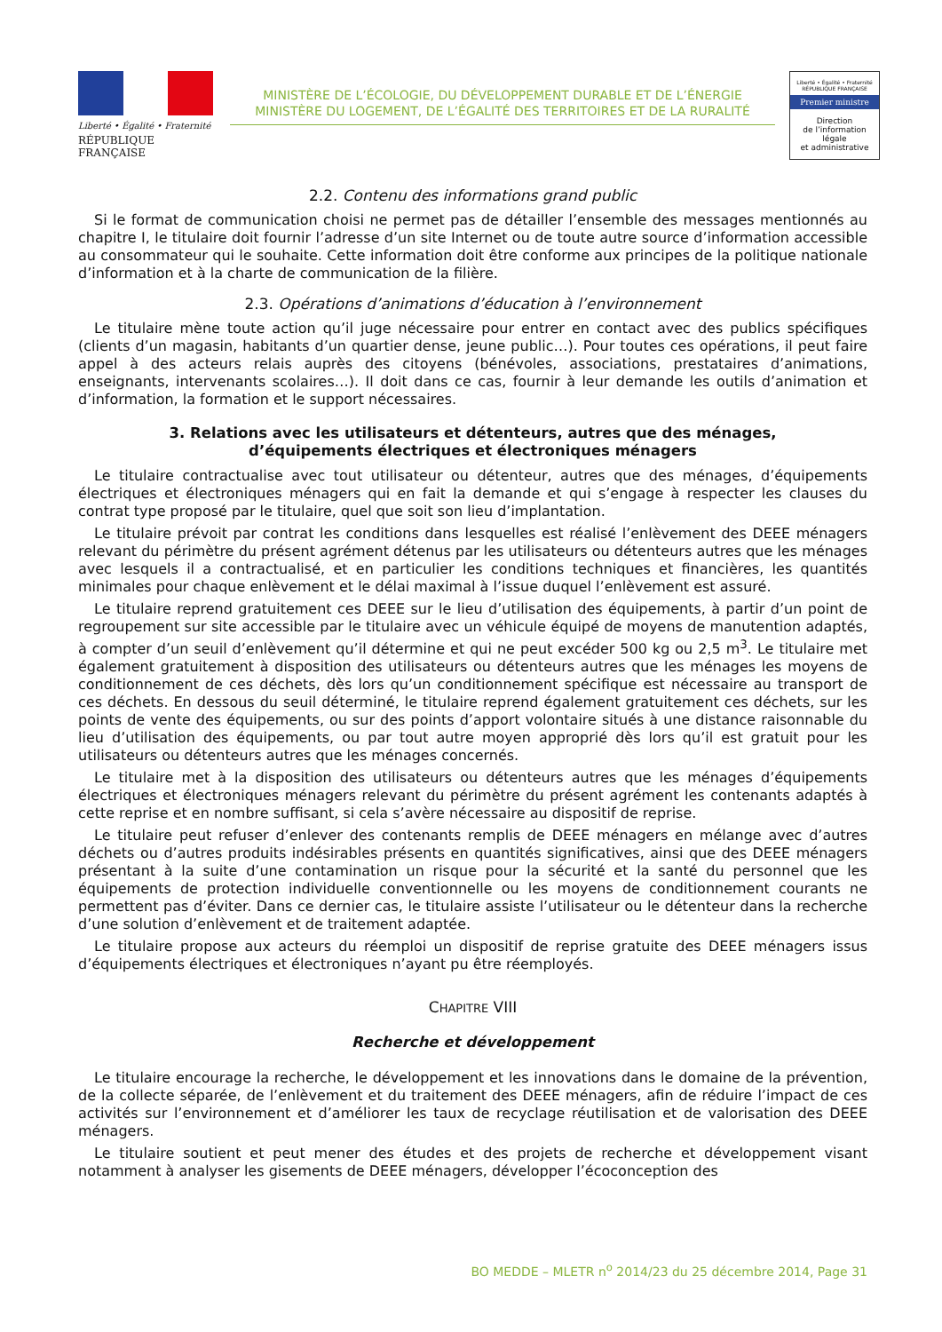Liberté • Égalité • Fraternité
RÉPUBLIQUE FRANÇAISE
MINISTÈRE DE L’ÉCOLOGIE, DU DÉVELOPPEMENT DURABLE ET DE L’ÉNERGIE
MINISTÈRE DU LOGEMENT, DE L’ÉGALITÉ DES TERRITOIRES ET DE LA RURALITÉ
Liberté • Égalité • Fraternité
RÉPUBLIQUE FRANÇAISE
Premier ministre
Direction
de l’information
légale
et administrative
2.2. Contenu des informations grand public
Si le format de communication choisi ne permet pas de détailler l’ensemble des messages mentionnés au chapitre I, le titulaire doit fournir l’adresse d’un site Internet ou de toute autre source d’information accessible au consommateur qui le souhaite. Cette information doit être conforme aux principes de la politique nationale d’information et à la charte de communication de la filière.
2.3. Opérations d’animations d’éducation à l’environnement
Le titulaire mène toute action qu’il juge nécessaire pour entrer en contact avec des publics spécifiques (clients d’un magasin, habitants d’un quartier dense, jeune public…). Pour toutes ces opérations, il peut faire appel à des acteurs relais auprès des citoyens (bénévoles, associations, prestataires d’animations, enseignants, intervenants scolaires…). Il doit dans ce cas, fournir à leur demande les outils d’animation et d’information, la formation et le support nécessaires.
3. Relations avec les utilisateurs et détenteurs, autres que des ménages,
d’équipements électriques et électroniques ménagers
Le titulaire contractualise avec tout utilisateur ou détenteur, autres que des ménages, d’équipements électriques et électroniques ménagers qui en fait la demande et qui s’engage à respecter les clauses du contrat type proposé par le titulaire, quel que soit son lieu d’implantation.
Le titulaire prévoit par contrat les conditions dans lesquelles est réalisé l’enlèvement des DEEE ménagers relevant du périmètre du présent agrément détenus par les utilisateurs ou détenteurs autres que les ménages avec lesquels il a contractualisé, et en particulier les conditions techniques et financières, les quantités minimales pour chaque enlèvement et le délai maximal à l’issue duquel l’enlèvement est assuré.
Le titulaire reprend gratuitement ces DEEE sur le lieu d’utilisation des équipements, à partir d’un point de regroupement sur site accessible par le titulaire avec un véhicule équipé de moyens de manutention adaptés, à compter d’un seuil d’enlèvement qu’il détermine et qui ne peut excéder 500 kg ou 2,5 m<sup>3</sup>. Le titulaire met également gratuitement à disposition des utilisateurs ou détenteurs autres que les ménages les moyens de conditionnement de ces déchets, dès lors qu’un conditionnement spécifique est nécessaire au transport de ces déchets. En dessous du seuil déterminé, le titulaire reprend également gratuitement ces déchets, sur les points de vente des équipements, ou sur des points d’apport volontaire situés à une distance raisonnable du lieu d’utilisation des équipements, ou par tout autre moyen approprié dès lors qu’il est gratuit pour les utilisateurs ou détenteurs autres que les ménages concernés.
Le titulaire met à la disposition des utilisateurs ou détenteurs autres que les ménages d’équipements électriques et électroniques ménagers relevant du périmètre du présent agrément les contenants adaptés à cette reprise et en nombre suffisant, si cela s’avère nécessaire au dispositif de reprise.
Le titulaire peut refuser d’enlever des contenants remplis de DEEE ménagers en mélange avec d’autres déchets ou d’autres produits indésirables présents en quantités significatives, ainsi que des DEEE ménagers présentant à la suite d’une contamination un risque pour la sécurité et la santé du personnel que les équipements de protection individuelle conventionnelle ou les moyens de conditionnement courants ne permettent pas d’éviter. Dans ce dernier cas, le titulaire assiste l’utilisateur ou le détenteur dans la recherche d’une solution d’enlèvement et de traitement adaptée.
Le titulaire propose aux acteurs du réemploi un dispositif de reprise gratuite des DEEE ménagers issus d’équipements électriques et électroniques n’ayant pu être réemployés.
CHAPITRE VIII
Recherche et développement
Le titulaire encourage la recherche, le développement et les innovations dans le domaine de la prévention, de la collecte séparée, de l’enlèvement et du traitement des DEEE ménagers, afin de réduire l’impact de ces activités sur l’environnement et d’améliorer les taux de recyclage réutilisation et de valorisation des DEEE ménagers.
Le titulaire soutient et peut mener des études et des projets de recherche et développement visant notamment à analyser les gisements de DEEE ménagers, développer l’écoconception des
BO MEDDE – MLETR n<sup>o</sup> 2014/23 du 25 décembre 2014, Page 31